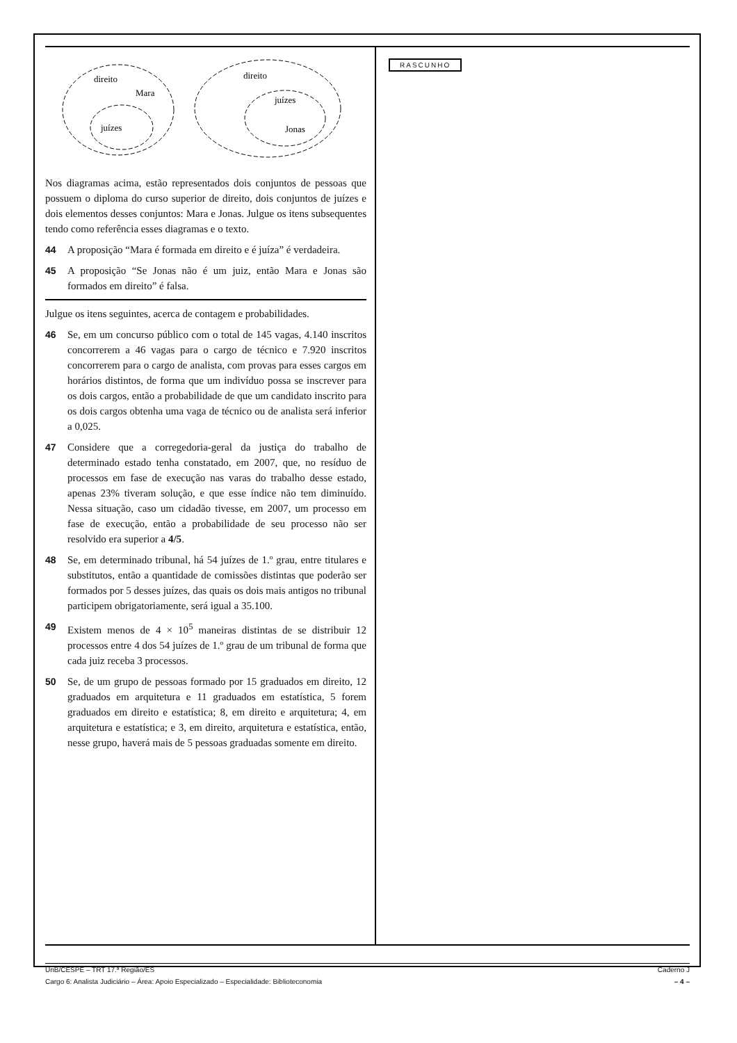direito
Mara
juízes
direito
juízes
Jonas
Nos diagramas acima, estão representados dois conjuntos de pessoas que possuem o diploma do curso superior de direito, dois conjuntos de juízes e dois elementos desses conjuntos: Mara e Jonas. Julgue os itens subsequentes tendo como referência esses diagramas e o texto.
44 A proposição “Mara é formada em direito e é juíza” é verdadeira.
45 A proposição “Se Jonas não é um juiz, então Mara e Jonas são formados em direito” é falsa.
Julgue os itens seguintes, acerca de contagem e probabilidades.
46 Se, em um concurso público com o total de 145 vagas, 4.140 inscritos concorrerem a 46 vagas para o cargo de técnico e 7.920 inscritos concorrerem para o cargo de analista, com provas para esses cargos em horários distintos, de forma que um indivíduo possa se inscrever para os dois cargos, então a probabilidade de que um candidato inscrito para os dois cargos obtenha uma vaga de técnico ou de analista será inferior a 0,025.
47 Considere que a corregedoria-geral da justiça do trabalho de determinado estado tenha constatado, em 2007, que, no resíduo de processos em fase de execução nas varas do trabalho desse estado, apenas 23% tiveram solução, e que esse índice não tem diminuído. Nessa situação, caso um cidadão tivesse, em 2007, um processo em fase de execução, então a probabilidade de seu processo não ser resolvido era superior a 4/5.
48 Se, em determinado tribunal, há 54 juízes de 1.º grau, entre titulares e substitutos, então a quantidade de comissões distintas que poderão ser formados por 5 desses juízes, das quais os dois mais antigos no tribunal participem obrigatoriamente, será igual a 35.100.
49 Existem menos de 4 × 10<sup>5</sup> maneiras distintas de se distribuir 12 processos entre 4 dos 54 juízes de 1.º grau de um tribunal de forma que cada juiz receba 3 processos.
50 Se, de um grupo de pessoas formado por 15 graduados em direito, 12 graduados em arquitetura e 11 graduados em estatística, 5 forem graduados em direito e estatística; 8, em direito e arquitetura; 4, em arquitetura e estatística; e 3, em direito, arquitetura e estatística, então, nesse grupo, haverá mais de 5 pessoas graduadas somente em direito.
RASCUNHO
UnB/CESPE – TRT 17.ª Região/ES Caderno J
Cargo 6: Analista Judiciário – Área: Apoio Especializado – Especialidade: Biblioteconomia – 4 –